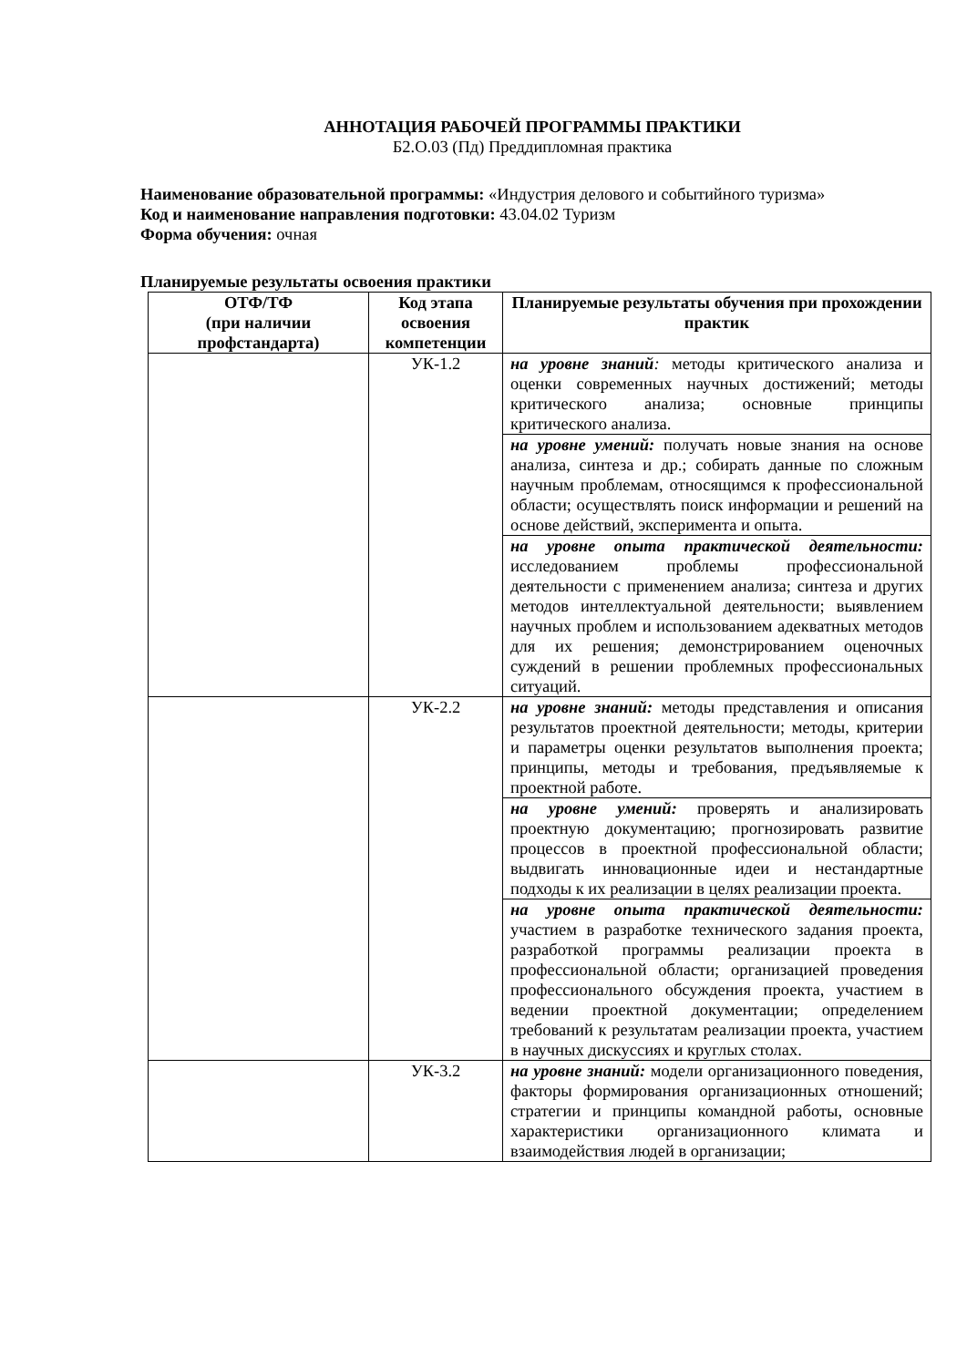АННОТАЦИЯ РАБОЧЕЙ ПРОГРАММЫ ПРАКТИКИ
Б2.О.03 (Пд) Преддипломная практика
Наименование образовательной программы: «Индустрия делового и событийного туризма»
Код и наименование направления подготовки: 43.04.02 Туризм
Форма обучения: очная
Планируемые результаты освоения практики
| ОТФ/ТФ (при наличии профстандарта) | Код этапа освоения компетенции | Планируемые результаты обучения при прохождении практик |
| --- | --- | --- |
| | УК-1.2 | на уровне знаний : методы критического анализа и оценки современных научных достижений; методы критического анализа; основные принципы критического анализа. |
| | | на уровне умений: получать новые знания на основе анализа, синтеза и др.; собирать данные по сложным научным проблемам, относящимся к профессиональной области; осуществлять поиск информации и решений на основе действий, эксперимента и опыта. |
| | | на уровне опыта практической деятельности: исследованием проблемы профессиональной деятельности с применением анализа; синтеза и других методов интеллектуальной деятельности; выявлением научных проблем и использованием адекватных методов для их решения; демонстрированием оценочных суждений в решении проблемных профессиональных ситуаций. |
| | УК-2.2 | на уровне знаний: методы представления и описания результатов проектной деятельности; методы, критерии и параметры оценки результатов выполнения проекта; принципы, методы и требования, предъявляемые к проектной работе. |
| | | на уровне умений: проверять и анализировать проектную документацию; прогнозировать развитие процессов в проектной профессиональной области; выдвигать инновационные идеи и нестандартные подходы к их реализации в целях реализации проекта. |
| | | на уровне опыта практической деятельности: участием в разработке технического задания проекта, разработкой программы реализации проекта в профессиональной области; организацией проведения профессионального обсуждения проекта, участием в ведении проектной документации; определением требований к результатам реализации проекта, участием в научных дискуссиях и круглых столах. |
| | УК-3.2 | на уровне знаний: модели организационного поведения, факторы формирования организационных отношений; стратегии и принципы командной работы, основные характеристики организационного климата и взаимодействия людей в организации; |